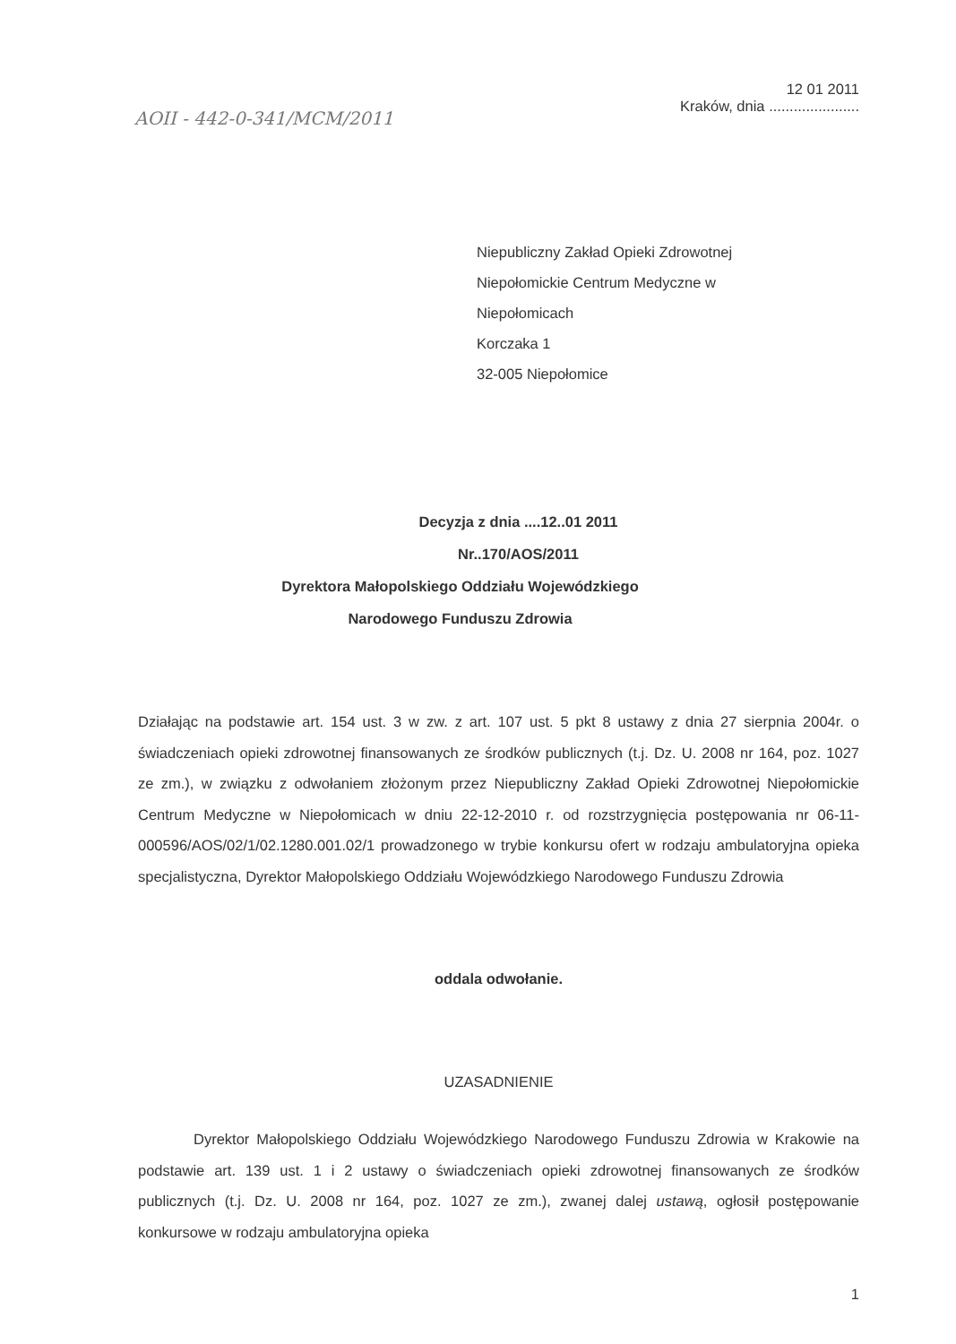AOII - 442-0-341/MCM/2011
12 01 2011
Kraków, dnia ......................
Niepubliczny Zakład Opieki Zdrowotnej
Niepołomickie Centrum Medyczne w
Niepołomicach
Korczaka 1
32-005 Niepołomice
Decyzja z dnia ....12..01 2011
Nr..170/AOS/2011
Dyrektora Małopolskiego Oddziału Wojewódzkiego
Narodowego Funduszu Zdrowia
Działając na podstawie art. 154 ust. 3 w zw. z art. 107 ust. 5 pkt 8 ustawy z dnia 27 sierpnia 2004r. o świadczeniach opieki zdrowotnej finansowanych ze środków publicznych (t.j. Dz. U. 2008 nr 164, poz. 1027 ze zm.), w związku z odwołaniem złożonym przez Niepubliczny Zakład Opieki Zdrowotnej Niepołomickie Centrum Medyczne w Niepołomicach w dniu 22-12-2010 r. od rozstrzygnięcia postępowania nr 06-11-000596/AOS/02/1/02.1280.001.02/1 prowadzonego w trybie konkursu ofert w rodzaju ambulatoryjna opieka specjalistyczna, Dyrektor Małopolskiego Oddziału Wojewódzkiego Narodowego Funduszu Zdrowia
oddala odwołanie.
UZASADNIENIE
Dyrektor Małopolskiego Oddziału Wojewódzkiego Narodowego Funduszu Zdrowia w Krakowie na podstawie art. 139 ust. 1 i 2 ustawy o świadczeniach opieki zdrowotnej finansowanych ze środków publicznych (t.j. Dz. U. 2008 nr 164, poz. 1027 ze zm.), zwanej dalej ustawą, ogłosił postępowanie konkursowe w rodzaju ambulatoryjna opieka
1